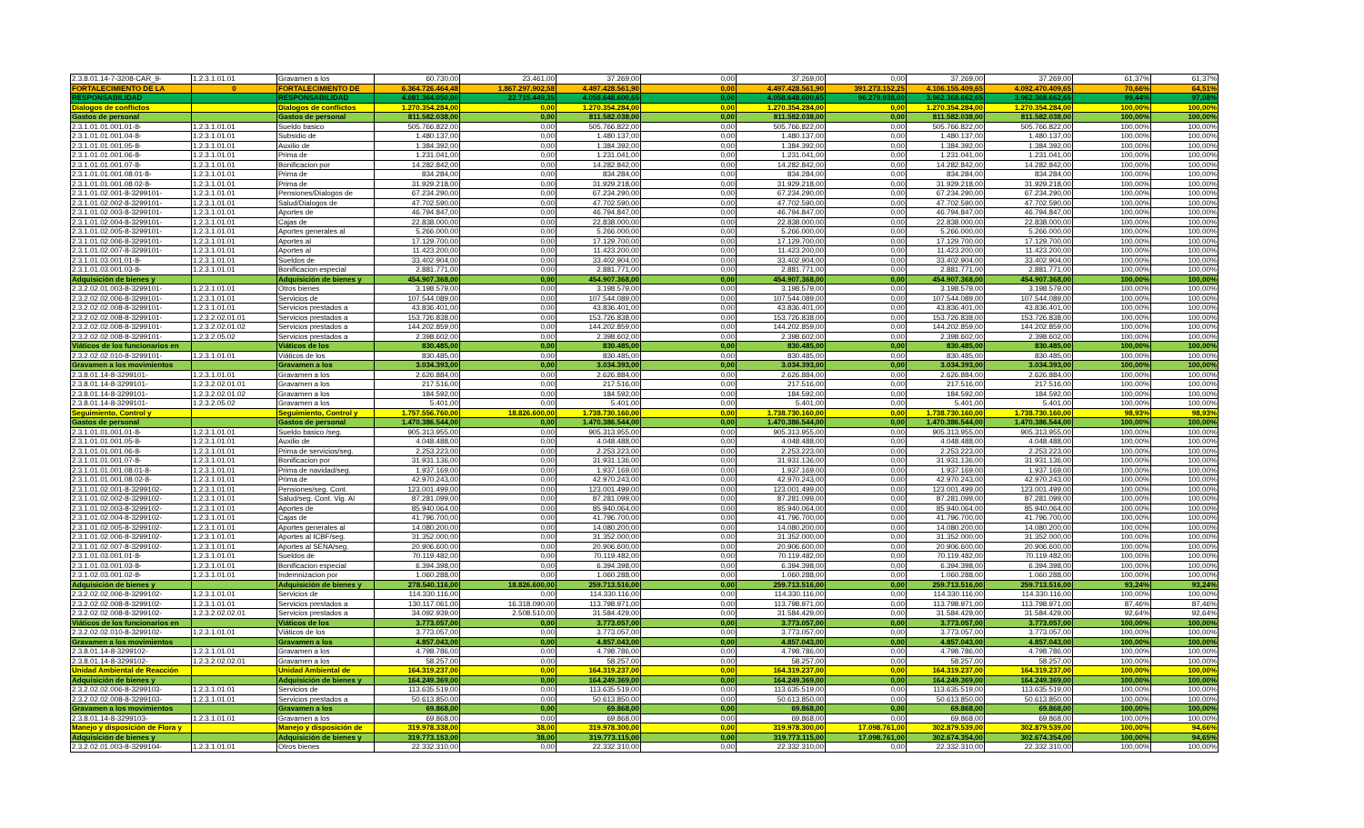| 2.3.8.01.14-7-3208-CAR_9- | 1.2.3.1.01.01 | Gravamen a los | 60.730,00 | 23.461,00 | 37.269,00 | 0,00 | 37.269,00 | 0,00 | 37.269,00 | 37.269,00 | 61,37% | 61,37% |
| FORTALECIMIENTO DE LA | 0 | FORTALECIMIENTO DE | 6.364.726.464,48 | 1.867.297.902,58 | 4.497.428.561,90 | 0,00 | 4.497.428.561,90 | 391.273.152,25 | 4.106.155.409,65 | 4.092.470.409,65 | 70,66% | 64,51% |
| RESPONSABILIDAD | | RESPONSABILIDAD | 4.081.364.050,00 | 22.715.449,35 | 4.058.648.600,65 | 0,00 | 4.058.648.600,65 | 96.279.938,00 | 3.962.368.662,65 | 3.962.368.662,65 | 99,44% | 97,08% |
| Dialogos de conflictos | | Dialogos de conflictos | 1.270.354.284,00 | 0,00 | 1.270.354.284,00 | 0,00 | 1.270.354.284,00 | 0,00 | 1.270.354.284,00 | 1.270.354.284,00 | 100,00% | 100,00% |
| Gastos de personal | | Gastos de personal | 811.582.038,00 | 0,00 | 811.582.038,00 | 0,00 | 811.582.038,00 | 0,00 | 811.582.038,00 | 811.582.038,00 | 100,00% | 100,00% |
| 2.3.1.01.01.001.01-8- | 1.2.3.1.01.01 | Sueldo basico | 505.766.822,00 | 0,00 | 505.766.822,00 | 0,00 | 505.766.822,00 | 0,00 | 505.766.822,00 | 505.766.822,00 | 100,00% | 100,00% |
| 2.3.1.01.01.001.04-8- | 1.2.3.1.01.01 | Subsidio de | 1.480.137,00 | 0,00 | 1.480.137,00 | 0,00 | 1.480.137,00 | 0,00 | 1.480.137,00 | 1.480.137,00 | 100,00% | 100,00% |
| 2.3.1.01.01.001.05-8- | 1.2.3.1.01.01 | Auxilio de | 1.384.392,00 | 0,00 | 1.384.392,00 | 0,00 | 1.384.392,00 | 0,00 | 1.384.392,00 | 1.384.392,00 | 100,00% | 100,00% |
| 2.3.1.01.01.001.06-8- | 1.2.3.1.01.01 | Prima de | 1.231.041,00 | 0,00 | 1.231.041,00 | 0,00 | 1.231.041,00 | 0,00 | 1.231.041,00 | 1.231.041,00 | 100,00% | 100,00% |
| 2.3.1.01.01.001.07-8- | 1.2.3.1.01.01 | Bonificacion por | 14.282.842,00 | 0,00 | 14.282.842,00 | 0,00 | 14.282.842,00 | 0,00 | 14.282.842,00 | 14.282.842,00 | 100,00% | 100,00% |
| 2.3.1.01.01.001.08.01-8- | 1.2.3.1.01.01 | Prima de | 834.284,00 | 0,00 | 834.284,00 | 0,00 | 834.284,00 | 0,00 | 834.284,00 | 834.284,00 | 100,00% | 100,00% |
| 2.3.1.01.01.001.08.02-8- | 1.2.3.1.01.01 | Prima de | 31.929.218,00 | 0,00 | 31.929.218,00 | 0,00 | 31.929.218,00 | 0,00 | 31.929.218,00 | 31.929.218,00 | 100,00% | 100,00% |
| 2.3.1.01.02.001-8-3299101- | 1.2.3.1.01.01 | Pensiones/Dialogos de | 67.234.290,00 | 0,00 | 67.234.290,00 | 0,00 | 67.234.290,00 | 0,00 | 67.234.290,00 | 67.234.290,00 | 100,00% | 100,00% |
| 2.3.1.01.02.002-8-3299101- | 1.2.3.1.01.01 | Salud/Dialogos de | 47.702.590,00 | 0,00 | 47.702.590,00 | 0,00 | 47.702.590,00 | 0,00 | 47.702.590,00 | 47.702.590,00 | 100,00% | 100,00% |
| 2.3.1.01.02.003-8-3299101- | 1.2.3.1.01.01 | Aportes de | 46.794.847,00 | 0,00 | 46.794.847,00 | 0,00 | 46.794.847,00 | 0,00 | 46.794.847,00 | 46.794.847,00 | 100,00% | 100,00% |
| 2.3.1.01.02.004-8-3299101- | 1.2.3.1.01.01 | Cajas de | 22.838.000,00 | 0,00 | 22.838.000,00 | 0,00 | 22.838.000,00 | 0,00 | 22.838.000,00 | 22.838.000,00 | 100,00% | 100,00% |
| 2.3.1.01.02.005-8-3299101- | 1.2.3.1.01.01 | Aportes generales al | 5.266.000,00 | 0,00 | 5.266.000,00 | 0,00 | 5.266.000,00 | 0,00 | 5.266.000,00 | 5.266.000,00 | 100,00% | 100,00% |
| 2.3.1.01.02.006-8-3299101- | 1.2.3.1.01.01 | Aportes al | 17.129.700,00 | 0,00 | 17.129.700,00 | 0,00 | 17.129.700,00 | 0,00 | 17.129.700,00 | 17.129.700,00 | 100,00% | 100,00% |
| 2.3.1.01.02.007-8-3299101- | 1.2.3.1.01.01 | Aportes al | 11.423.200,00 | 0,00 | 11.423.200,00 | 0,00 | 11.423.200,00 | 0,00 | 11.423.200,00 | 11.423.200,00 | 100,00% | 100,00% |
| 2.3.1.01.03.001.01-8- | 1.2.3.1.01.01 | Sueldos de | 33.402.904,00 | 0,00 | 33.402.904,00 | 0,00 | 33.402.904,00 | 0,00 | 33.402.904,00 | 33.402.904,00 | 100,00% | 100,00% |
| 2.3.1.01.03.001.03-8- | 1.2.3.1.01.01 | Bonificacion especial | 2.881.771,00 | 0,00 | 2.881.771,00 | 0,00 | 2.881.771,00 | 0,00 | 2.881.771,00 | 2.881.771,00 | 100,00% | 100,00% |
| Adquisición de bienes y | | Adquisición de bienes y | 454.907.368,00 | 0,00 | 454.907.368,00 | 0,00 | 454.907.368,00 | 0,00 | 454.907.368,00 | 454.907.368,00 | 100,00% | 100,00% |
| 2.3.2.02.01.003-8-3299101- | 1.2.3.1.01.01 | Otros bienes | 3.198.579,00 | 0,00 | 3.198.579,00 | 0,00 | 3.198.579,00 | 0,00 | 3.198.579,00 | 3.198.579,00 | 100,00% | 100,00% |
| 2.3.2.02.02.006-8-3299101- | 1.2.3.1.01.01 | Servicios de | 107.544.089,00 | 0,00 | 107.544.089,00 | 0,00 | 107.544.089,00 | 0,00 | 107.544.089,00 | 107.544.089,00 | 100,00% | 100,00% |
| 2.3.2.02.02.008-8-3299101- | 1.2.3.1.01.01 | Servicios prestados a | 43.836.401,00 | 0,00 | 43.836.401,00 | 0,00 | 43.836.401,00 | 0,00 | 43.836.401,00 | 43.836.401,00 | 100,00% | 100,00% |
| 2.3.2.02.02.008-8-3299101- | 1.2.3.2.02.01.01 | Servicios prestados a | 153.726.838,00 | 0,00 | 153.726.838,00 | 0,00 | 153.726.838,00 | 0,00 | 153.726.838,00 | 153.726.838,00 | 100,00% | 100,00% |
| 2.3.2.02.02.008-8-3299101- | 1.2.3.2.02.01.02 | Servicios prestados a | 144.202.859,00 | 0,00 | 144.202.859,00 | 0,00 | 144.202.859,00 | 0,00 | 144.202.859,00 | 144.202.859,00 | 100,00% | 100,00% |
| 2.3.2.02.02.008-8-3299101- | 1.2.3.2.05.02 | Servicios prestados a | 2.398.602,00 | 0,00 | 2.398.602,00 | 0,00 | 2.398.602,00 | 0,00 | 2.398.602,00 | 2.398.602,00 | 100,00% | 100,00% |
| Viáticos de los funcionarios en | | Viáticos de los | 830.485,00 | 0,00 | 830.485,00 | 0,00 | 830.485,00 | 0,00 | 830.485,00 | 830.485,00 | 100,00% | 100,00% |
| 2.3.2.02.02.010-8-3299101- | 1.2.3.1.01.01 | Viáticos de los | 830.485,00 | 0,00 | 830.485,00 | 0,00 | 830.485,00 | 0,00 | 830.485,00 | 830.485,00 | 100,00% | 100,00% |
| Gravamen a los movimientos | | Gravamen a los | 3.034.393,00 | 0,00 | 3.034.393,00 | 0,00 | 3.034.393,00 | 0,00 | 3.034.393,00 | 3.034.393,00 | 100,00% | 100,00% |
| 2.3.8.01.14-8-3299101- | 1.2.3.1.01.01 | Gravamen a los | 2.626.884,00 | 0,00 | 2.626.884,00 | 0,00 | 2.626.884,00 | 0,00 | 2.626.884,00 | 2.626.884,00 | 100,00% | 100,00% |
| 2.3.8.01.14-8-3299101- | 1.2.3.2.02.01.01 | Gravamen a los | 217.516,00 | 0,00 | 217.516,00 | 0,00 | 217.516,00 | 0,00 | 217.516,00 | 217.516,00 | 100,00% | 100,00% |
| 2.3.8.01.14-8-3299101- | 1.2.3.2.02.01.02 | Gravamen a los | 184.592,00 | 0,00 | 184.592,00 | 0,00 | 184.592,00 | 0,00 | 184.592,00 | 184.592,00 | 100,00% | 100,00% |
| 2.3.8.01.14-8-3299101- | 1.2.3.2.05.02 | Gravamen a los | 5.401,00 | 0,00 | 5.401,00 | 0,00 | 5.401,00 | 0,00 | 5.401,00 | 5.401,00 | 100,00% | 100,00% |
| Seguimiento, Control y | | Seguimiento, Control y | 1.757.556.760,00 | 18.826.600,00 | 1.738.730.160,00 | 0,00 | 1.738.730.160,00 | 0,00 | 1.738.730.160,00 | 1.738.730.160,00 | 98,93% | 98,93% |
| Gastos de personal | | Gastos de personal | 1.470.386.544,00 | 0,00 | 1.470.386.544,00 | 0,00 | 1.470.386.544,00 | 0,00 | 1.470.386.544,00 | 1.470.386.544,00 | 100,00% | 100,00% |
| 2.3.1.01.01.001.01-8- | 1.2.3.1.01.01 | Sueldo basico /seg. | 905.313.955,00 | 0,00 | 905.313.955,00 | 0,00 | 905.313.955,00 | 0,00 | 905.313.955,00 | 905.313.955,00 | 100,00% | 100,00% |
| 2.3.1.01.01.001.05-8- | 1.2.3.1.01.01 | Auxilio de | 4.048.488,00 | 0,00 | 4.048.488,00 | 0,00 | 4.048.488,00 | 0,00 | 4.048.488,00 | 4.048.488,00 | 100,00% | 100,00% |
| 2.3.1.01.01.001.06-8- | 1.2.3.1.01.01 | Prima de servicios/seg. | 2.253.223,00 | 0,00 | 2.253.223,00 | 0,00 | 2.253.223,00 | 0,00 | 2.253.223,00 | 2.253.223,00 | 100,00% | 100,00% |
| 2.3.1.01.01.001.07-8- | 1.2.3.1.01.01 | Bonificacion por | 31.931.136,00 | 0,00 | 31.931.136,00 | 0,00 | 31.931.136,00 | 0,00 | 31.931.136,00 | 31.931.136,00 | 100,00% | 100,00% |
| 2.3.1.01.01.001.08.01-8- | 1.2.3.1.01.01 | Prima de navidad/seg. | 1.937.169,00 | 0,00 | 1.937.169,00 | 0,00 | 1.937.169,00 | 0,00 | 1.937.169,00 | 1.937.169,00 | 100,00% | 100,00% |
| 2.3.1.01.01.001.08.02-8- | 1.2.3.1.01.01 | Prima de | 42.970.243,00 | 0,00 | 42.970.243,00 | 0,00 | 42.970.243,00 | 0,00 | 42.970.243,00 | 42.970.243,00 | 100,00% | 100,00% |
| 2.3.1.01.02.001-8-3299102- | 1.2.3.1.01.01 | Pensiones/seg. Cont. | 123.001.499,00 | 0,00 | 123.001.499,00 | 0,00 | 123.001.499,00 | 0,00 | 123.001.499,00 | 123.001.499,00 | 100,00% | 100,00% |
| 2.3.1.01.02.002-8-3299102- | 1.2.3.1.01.01 | Salud/seg. Cont. Vig. Al | 87.281.099,00 | 0,00 | 87.281.099,00 | 0,00 | 87.281.099,00 | 0,00 | 87.281.099,00 | 87.281.099,00 | 100,00% | 100,00% |
| 2.3.1.01.02.003-8-3299102- | 1.2.3.1.01.01 | Aportes de | 85.940.064,00 | 0,00 | 85.940.064,00 | 0,00 | 85.940.064,00 | 0,00 | 85.940.064,00 | 85.940.064,00 | 100,00% | 100,00% |
| 2.3.1.01.02.004-8-3299102- | 1.2.3.1.01.01 | Cajas de | 41.796.700,00 | 0,00 | 41.796.700,00 | 0,00 | 41.796.700,00 | 0,00 | 41.796.700,00 | 41.796.700,00 | 100,00% | 100,00% |
| 2.3.1.01.02.005-8-3299102- | 1.2.3.1.01.01 | Aportes generales al | 14.080.200,00 | 0,00 | 14.080.200,00 | 0,00 | 14.080.200,00 | 0,00 | 14.080.200,00 | 14.080.200,00 | 100,00% | 100,00% |
| 2.3.1.01.02.006-8-3299102- | 1.2.3.1.01.01 | Aportes al ICBF/seg. | 31.352.000,00 | 0,00 | 31.352.000,00 | 0,00 | 31.352.000,00 | 0,00 | 31.352.000,00 | 31.352.000,00 | 100,00% | 100,00% |
| 2.3.1.01.02.007-8-3299102- | 1.2.3.1.01.01 | Aportes al SENA/seg. | 20.906.600,00 | 0,00 | 20.906.600,00 | 0,00 | 20.906.600,00 | 0,00 | 20.906.600,00 | 20.906.600,00 | 100,00% | 100,00% |
| 2.3.1.01.03.001.01-8- | 1.2.3.1.01.01 | Sueldos de | 70.119.482,00 | 0,00 | 70.119.482,00 | 0,00 | 70.119.482,00 | 0,00 | 70.119.482,00 | 70.119.482,00 | 100,00% | 100,00% |
| 2.3.1.01.03.001.03-8- | 1.2.3.1.01.01 | Bonificacion especial | 6.394.398,00 | 0,00 | 6.394.398,00 | 0,00 | 6.394.398,00 | 0,00 | 6.394.398,00 | 6.394.398,00 | 100,00% | 100,00% |
| 2.3.1.02.03.001.02-8- | 1.2.3.1.01.01 | Indemnizacion por | 1.060.288,00 | 0,00 | 1.060.288,00 | 0,00 | 1.060.288,00 | 0,00 | 1.060.288,00 | 1.060.288,00 | 100,00% | 100,00% |
| Adquisición de bienes y | | Adquisición de bienes y | 278.540.116,00 | 18.826.600,00 | 259.713.516,00 | 0,00 | 259.713.516,00 | 0,00 | 259.713.516,00 | 259.713.516,00 | 93,24% | 93,24% |
| 2.3.2.02.02.006-8-3299102- | 1.2.3.1.01.01 | Servicios de | 114.330.116,00 | 0,00 | 114.330.116,00 | 0,00 | 114.330.116,00 | 0,00 | 114.330.116,00 | 114.330.116,00 | 100,00% | 100,00% |
| 2.3.2.02.02.008-8-3299102- | 1.2.3.1.01.01 | Servicios prestados a | 130.117.061,00 | 16.318.090,00 | 113.798.971,00 | 0,00 | 113.798.971,00 | 0,00 | 113.798.971,00 | 113.798.971,00 | 87,46% | 87,46% |
| 2.3.2.02.02.008-8-3299102- | 1.2.3.2.02.02.01 | Servicios prestados a | 34.092.939,00 | 2.508.510,00 | 31.584.429,00 | 0,00 | 31.584.429,00 | 0,00 | 31.584.429,00 | 31.584.429,00 | 92,64% | 92,64% |
| Viáticos de los funcionarios en | | Viáticos de los | 3.773.057,00 | 0,00 | 3.773.057,00 | 0,00 | 3.773.057,00 | 0,00 | 3.773.057,00 | 3.773.057,00 | 100,00% | 100,00% |
| 2.3.2.02.02.010-8-3299102- | 1.2.3.1.01.01 | Viáticos de los | 3.773.057,00 | 0,00 | 3.773.057,00 | 0,00 | 3.773.057,00 | 0,00 | 3.773.057,00 | 3.773.057,00 | 100,00% | 100,00% |
| Gravamen a los movimientos | | Gravamen a los | 4.857.043,00 | 0,00 | 4.857.043,00 | 0,00 | 4.857.043,00 | 0,00 | 4.857.043,00 | 4.857.043,00 | 100,00% | 100,00% |
| 2.3.8.01.14-8-3299102- | 1.2.3.1.01.01 | Gravamen a los | 4.798.786,00 | 0,00 | 4.798.786,00 | 0,00 | 4.798.786,00 | 0,00 | 4.798.786,00 | 4.798.786,00 | 100,00% | 100,00% |
| 2.3.8.01.14-8-3299102- | 1.2.3.2.02.02.01 | Gravamen a los | 58.257,00 | 0,00 | 58.257,00 | 0,00 | 58.257,00 | 0,00 | 58.257,00 | 58.257,00 | 100,00% | 100,00% |
| Unidad Ambiental de Reacción | | Unidad Ambiental de | 164.319.237,00 | 0,00 | 164.319.237,00 | 0,00 | 164.319.237,00 | 0,00 | 164.319.237,00 | 164.319.237,00 | 100,00% | 100,00% |
| Adquisición de bienes y | | Adquisición de bienes y | 164.249.369,00 | 0,00 | 164.249.369,00 | 0,00 | 164.249.369,00 | 0,00 | 164.249.369,00 | 164.249.369,00 | 100,00% | 100,00% |
| 2.3.2.02.02.006-8-3299103- | 1.2.3.1.01.01 | Servicios de | 113.635.519,00 | 0,00 | 113.635.519,00 | 0,00 | 113.635.519,00 | 0,00 | 113.635.519,00 | 113.635.519,00 | 100,00% | 100,00% |
| 2.3.2.02.02.008-8-3299103- | 1.2.3.1.01.01 | Servicios prestados a | 50.613.850,00 | 0,00 | 50.613.850,00 | 0,00 | 50.613.850,00 | 0,00 | 50.613.850,00 | 50.613.850,00 | 100,00% | 100,00% |
| Gravamen a los movimientos | | Gravamen a los | 69.868,00 | 0,00 | 69.868,00 | 0,00 | 69.868,00 | 0,00 | 69.868,00 | 69.868,00 | 100,00% | 100,00% |
| 2.3.8.01.14-8-3299103- | 1.2.3.1.01.01 | Gravamen a los | 69.868,00 | 0,00 | 69.868,00 | 0,00 | 69.868,00 | 0,00 | 69.868,00 | 69.868,00 | 100,00% | 100,00% |
| Manejo y disposición de Flora y | | Manejo y disposición de | 319.978.338,00 | 38,00 | 319.978.300,00 | 0,00 | 319.978.300,00 | 17.098.761,00 | 302.879.539,00 | 302.879.539,00 | 100,00% | 94,66% |
| Adquisición de bienes y | | Adquisición de bienes y | 319.773.153,00 | 38,00 | 319.773.115,00 | 0,00 | 319.773.115,00 | 17.098.761,00 | 302.674.354,00 | 302.674.354,00 | 100,00% | 94,65% |
| 2.3.2.02.01.003-8-3299104- | 1.2.3.1.01.01 | Otros bienes | 22.332.310,00 | 0,00 | 22.332.310,00 | 0,00 | 22.332.310,00 | 0,00 | 22.332.310,00 | 22.332.310,00 | 100,00% | 100,00% |